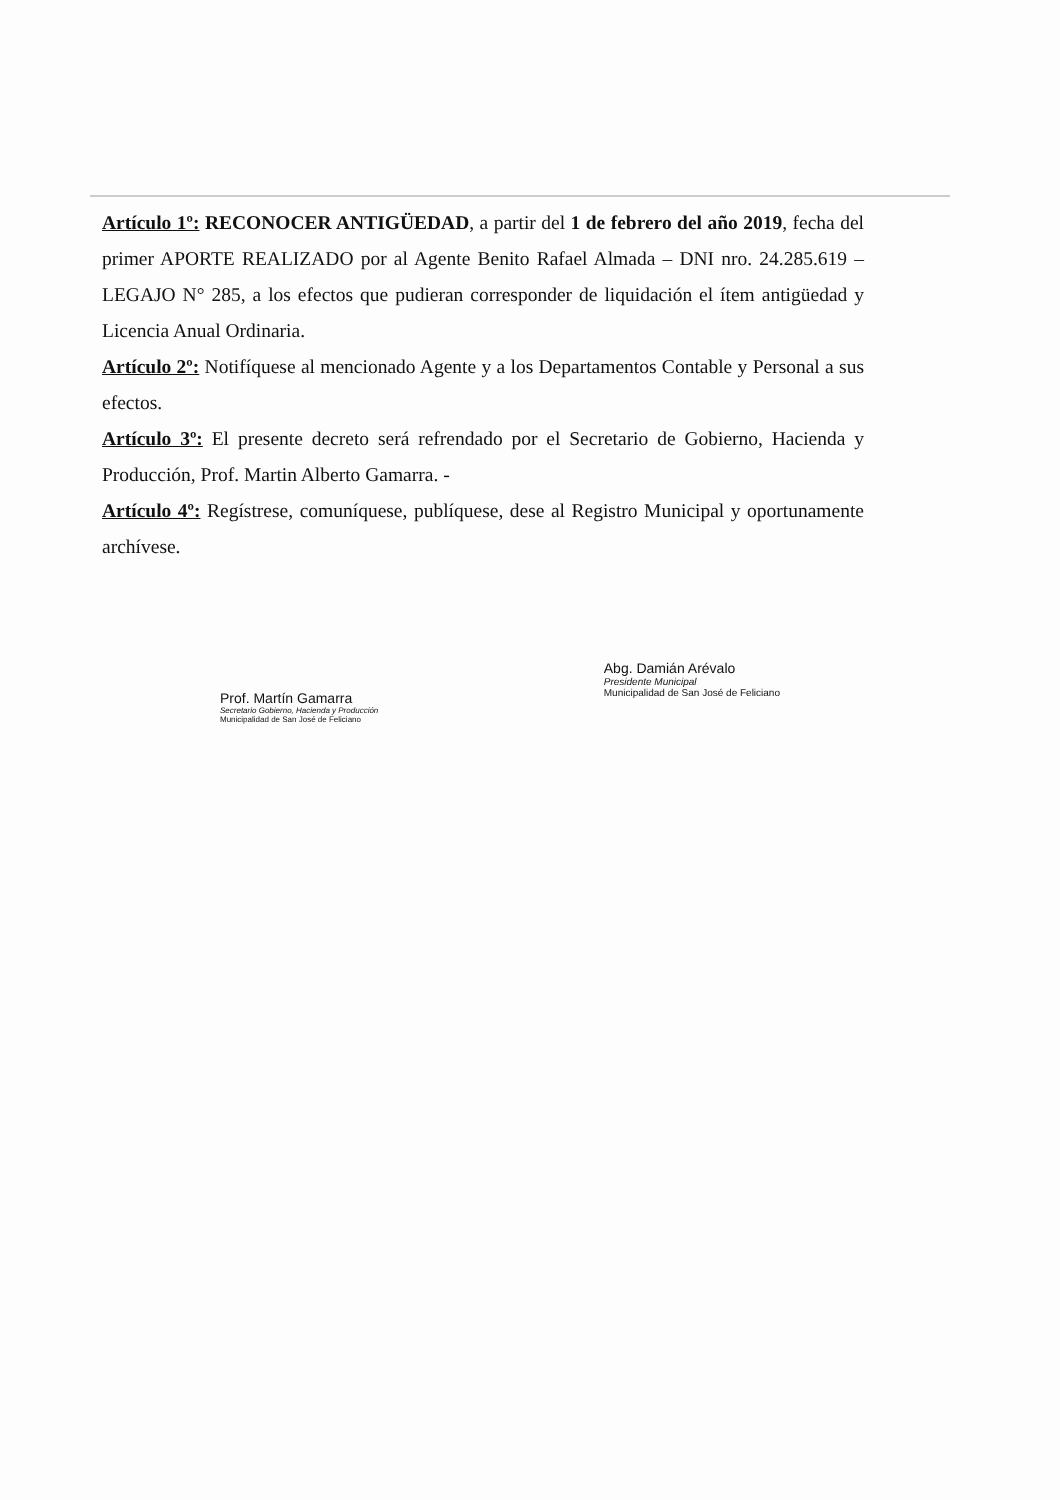Artículo 1º: RECONOCER ANTIGÜEDAD, a partir del 1 de febrero del año 2019, fecha del primer APORTE REALIZADO por al Agente Benito Rafael Almada – DNI nro. 24.285.619 – LEGAJO N° 285, a los efectos que pudieran corresponder de liquidación el ítem antigüedad y Licencia Anual Ordinaria.
Artículo 2º: Notifíquese al mencionado Agente y a los Departamentos Contable y Personal a sus efectos.
Artículo 3º: El presente decreto será refrendado por el Secretario de Gobierno, Hacienda y Producción, Prof. Martin Alberto Gamarra. -
Artículo 4º: Regístrese, comuníquese, publíquese, dese al Registro Municipal y oportunamente archívese.
Prof. Martín Gamarra
Secretario Gobierno, Hacienda y Producción
Municipalidad de San José de Feliciano
Abg. Damián Arévalo
Presidente Municipal
Municipalidad de San José de Feliciano